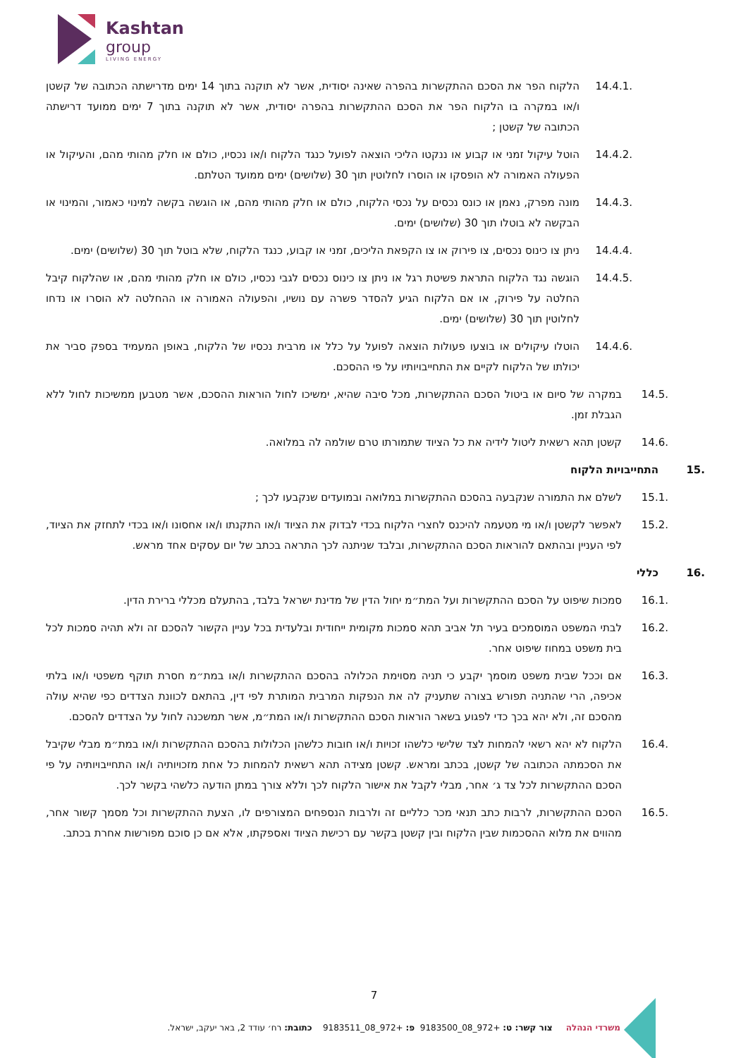Kashtan
group
LIVING ENERGY
14.4.1. הלקוח הפר את הסכם ההתקשרות בהפרה שאינה יסודית, אשר לא תוקנה בתוך 14 ימים מדרישתה הכתובה של קשטן ו/או במקרה בו הלקוח הפר את הסכם ההתקשרות בהפרה יסודית, אשר לא תוקנה בתוך 7 ימים ממועד דרישתה הכתובה של קשטן ;
14.4.2. הוטל עיקול זמני או קבוע או ננקטו הליכי הוצאה לפועל כנגד הלקוח ו/או נכסיו, כולם או חלק מהותי מהם, והעיקול או הפעולה האמורה לא הופסקו או הוסרו לחלוטין תוך 30 (שלושים) ימים ממועד הטלתם.
14.4.3. מונה מפרק, נאמן או כונס נכסים על נכסי הלקוח, כולם או חלק מהותי מהם, או הוגשה בקשה למינוי כאמור, והמינוי או הבקשה לא בוטלו תוך 30 (שלושים) ימים.
14.4.4. ניתן צו כינוס נכסים, צו פירוק או צו הקפאת הליכים, זמני או קבוע, כנגד הלקוח, שלא בוטל תוך 30 (שלושים) ימים.
14.4.5. הוגשה נגד הלקוח התראת פשיטת רגל או ניתן צו כינוס נכסים לגבי נכסיו, כולם או חלק מהותי מהם, או שהלקוח קיבל החלטה על פירוק, או אם הלקוח הגיע להסדר פשרה עם נושיו, והפעולה האמורה או ההחלטה לא הוסרו או נדחו לחלוטין תוך 30 (שלושים) ימים.
14.4.6. הוטלו עיקולים או בוצעו פעולות הוצאה לפועל על כלל או מרבית נכסיו של הלקוח, באופן המעמיד בספק סביר את יכולתו של הלקוח לקיים את התחייבויותיו על פי ההסכם.
14.5. במקרה של סיום או ביטול הסכם ההתקשרות, מכל סיבה שהיא, ימשיכו לחול הוראות ההסכם, אשר מטבען ממשיכות לחול ללא הגבלת זמן.
14.6. קשטן תהא רשאית ליטול לידיה את כל הציוד שתמורתו טרם שולמה לה במלואה.
15. התחייבויות הלקוח
15.1. לשלם את התמורה שנקבעה בהסכם ההתקשרות במלואה ובמועדים שנקבעו לכך ;
15.2. לאפשר לקשטן ו/או מי מטעמה להיכנס לחצרי הלקוח בכדי לבדוק את הציוד ו/או התקנתו ו/או אחסונו ו/או בכדי לתחזק את הציוד, לפי העניין ובהתאם להוראות הסכם ההתקשרות, ובלבד שניתנה לכך התראה בכתב של יום עסקים אחד מראש.
16. כללי
16.1. סמכות שיפוט על הסכם ההתקשרות ועל המת״מ יחול הדין של מדינת ישראל בלבד, בהתעלם מכללי ברירת הדין.
16.2. לבתי המשפט המוסמכים בעיר תל אביב תהא סמכות מקומית ייחודית ובלעדית בכל עניין הקשור להסכם זה ולא תהיה סמכות לכל בית משפט במחוז שיפוט אחר.
16.3. אם וככל שבית משפט מוסמך יקבע כי תניה מסוימת הכלולה בהסכם ההתקשרות ו/או במת״מ חסרת תוקף משפטי ו/או בלתי אכיפה, הרי שהתניה תפורש בצורה שתעניק לה את הנפקות המרבית המותרת לפי דין, בהתאם לכוונת הצדדים כפי שהיא עולה מהסכם זה, ולא יהא בכך כדי לפגוע בשאר הוראות הסכם ההתקשרות ו/או המת״מ, אשר תמשכנה לחול על הצדדים להסכם.
16.4. הלקוח לא יהא רשאי להמחות לצד שלישי כלשהו זכויות ו/או חובות כלשהן הכלולות בהסכם ההתקשרות ו/או במת״מ מבלי שקיבל את הסכמתה הכתובה של קשטן, בכתב ומראש. קשטן מצידה תהא רשאית להמחות כל אחת מזכויותיה ו/או התחייבויותיה על פי הסכם ההתקשרות לכל צד ג׳ אחר, מבלי לקבל את אישור הלקוח לכך וללא צורך במתן הודעה כלשהי בקשר לכך.
16.5. הסכם ההתקשרות, לרבות כתב תנאי מכר כלליים זה ולרבות הנספחים המצורפים לו, הצעת ההתקשרות וכל מסמך קשור אחר, מהווים את מלוא ההסכמות שבין הלקוח ובין קשטן בקשר עם רכישת הציוד ואספקתו, אלא אם כן סוכם מפורשות אחרת בכתב.
7
משרדי הנהלה צור קשר: ט: +972_08_9183500 פ: +972_08_9183511 כתובת: רח׳ עודד 2, באר יעקב, ישראל.